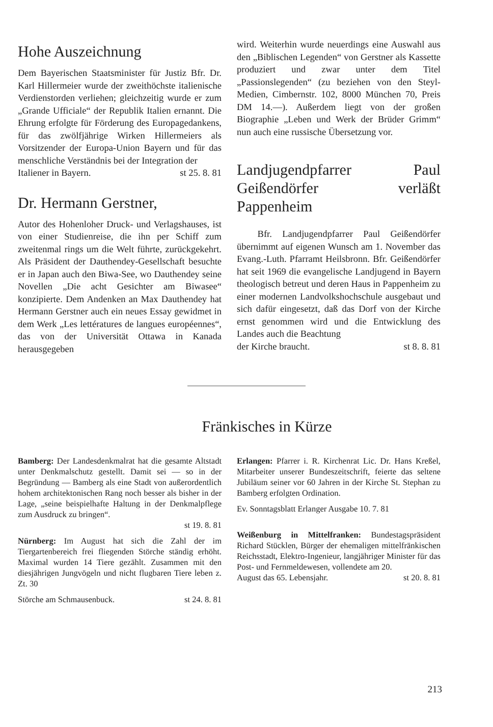Hohe Auszeichnung
Dem Bayerischen Staatsminister für Justiz Bfr. Dr. Karl Hillermeier wurde der zweithöchste italienische Verdienstorden verliehen; gleichzeitig wurde er zum „Grande Ufficiale“ der Republik Italien ernannt. Die Ehrung erfolgte für Förderung des Europagedankens, für das zwölfjährige Wirken Hillermeiers als Vorsitzender der Europa-Union Bayern und für das menschliche Verständnis bei der Integration der
Italiener in Bayern. st 25. 8. 81
Dr. Hermann Gerstner,
Autor des Hohenloher Druck- und Verlagshauses, ist von einer Studienreise, die ihn per Schiff zum zweitenmal rings um die Welt führte, zurückgekehrt. Als Präsident der Dauthendey-Gesellschaft besuchte er in Japan auch den Biwa-See, wo Dauthendey seine Novellen „Die acht Gesichter am Biwasee“ konzipierte. Dem Andenken an Max Dauthendey hat Hermann Gerstner auch ein neues Essay gewidmet in dem Werk „Les lettératures de langues européennes“, das von der Universität Ottawa in Kanada herausgegeben
wird. Weiterhin wurde neuerdings eine Auswahl aus den „Biblischen Legenden“ von Gerstner als Kassette produziert und zwar unter dem Titel „Passionslegenden“ (zu beziehen von den Steyl-Medien, Cimbernstr. 102, 8000 München 70, Preis DM 14.—). Außerdem liegt von der großen Biographie „Leben und Werk der Brüder Grimm“ nun auch eine russische Übersetzung vor.
Landjugendpfarrer Paul Geißendörfer verläßt Pappenheim
Bfr. Landjugendpfarrer Paul Geißendörfer übernimmt auf eigenen Wunsch am 1. November das Evang.-Luth. Pfarramt Heilsbronn. Bfr. Geißendörfer hat seit 1969 die evangelische Landjugend in Bayern theologisch betreut und deren Haus in Pappenheim zu einer modernen Landvolkshochschule ausgebaut und sich dafür eingesetzt, daß das Dorf von der Kirche ernst genommen wird und die Entwicklung des Landes auch die Beachtung
der Kirche braucht. st 8. 8. 81
Fränkisches in Kürze
Bamberg: Der Landesdenkmalrat hat die gesamte Altstadt unter Denkmalschutz gestellt. Damit sei — so in der Begründung — Bamberg als eine Stadt von außerordentlich hohem architektonischen Rang noch besser als bisher in der Lage, „seine beispielhafte Haltung in der Denkmalpflege zum Ausdruck zu bringen“.
st 19. 8. 81
Nürnberg: Im August hat sich die Zahl der im Tiergartenbereich frei fliegenden Störche ständig erhöht. Maximal wurden 14 Tiere gezählt. Zusammen mit den diesjährigen Jungvögeln und nicht flugbaren Tiere leben z. Zt. 30
Störche am Schmausenbuck. st 24. 8. 81
Erlangen: Pfarrer i. R. Kirchenrat Lic. Dr. Hans Kreßel, Mitarbeiter unserer Bundeszeitschrift, feierte das seltene Jubiläum seiner vor 60 Jahren in der Kirche St. Stephan zu Bamberg erfolgten Ordination.
Ev. Sonntagsblatt Erlanger Ausgabe 10. 7. 81
Weißenburg in Mittelfranken: Bundestagspräsident Richard Stücklen, Bürger der ehemaligen mittelfränkischen Reichsstadt, Elektro-Ingenieur, langjähriger Minister für das Post- und Fernmeldewesen, vollendete am 20.
August das 65. Lebensjahr. st 20. 8. 81
213